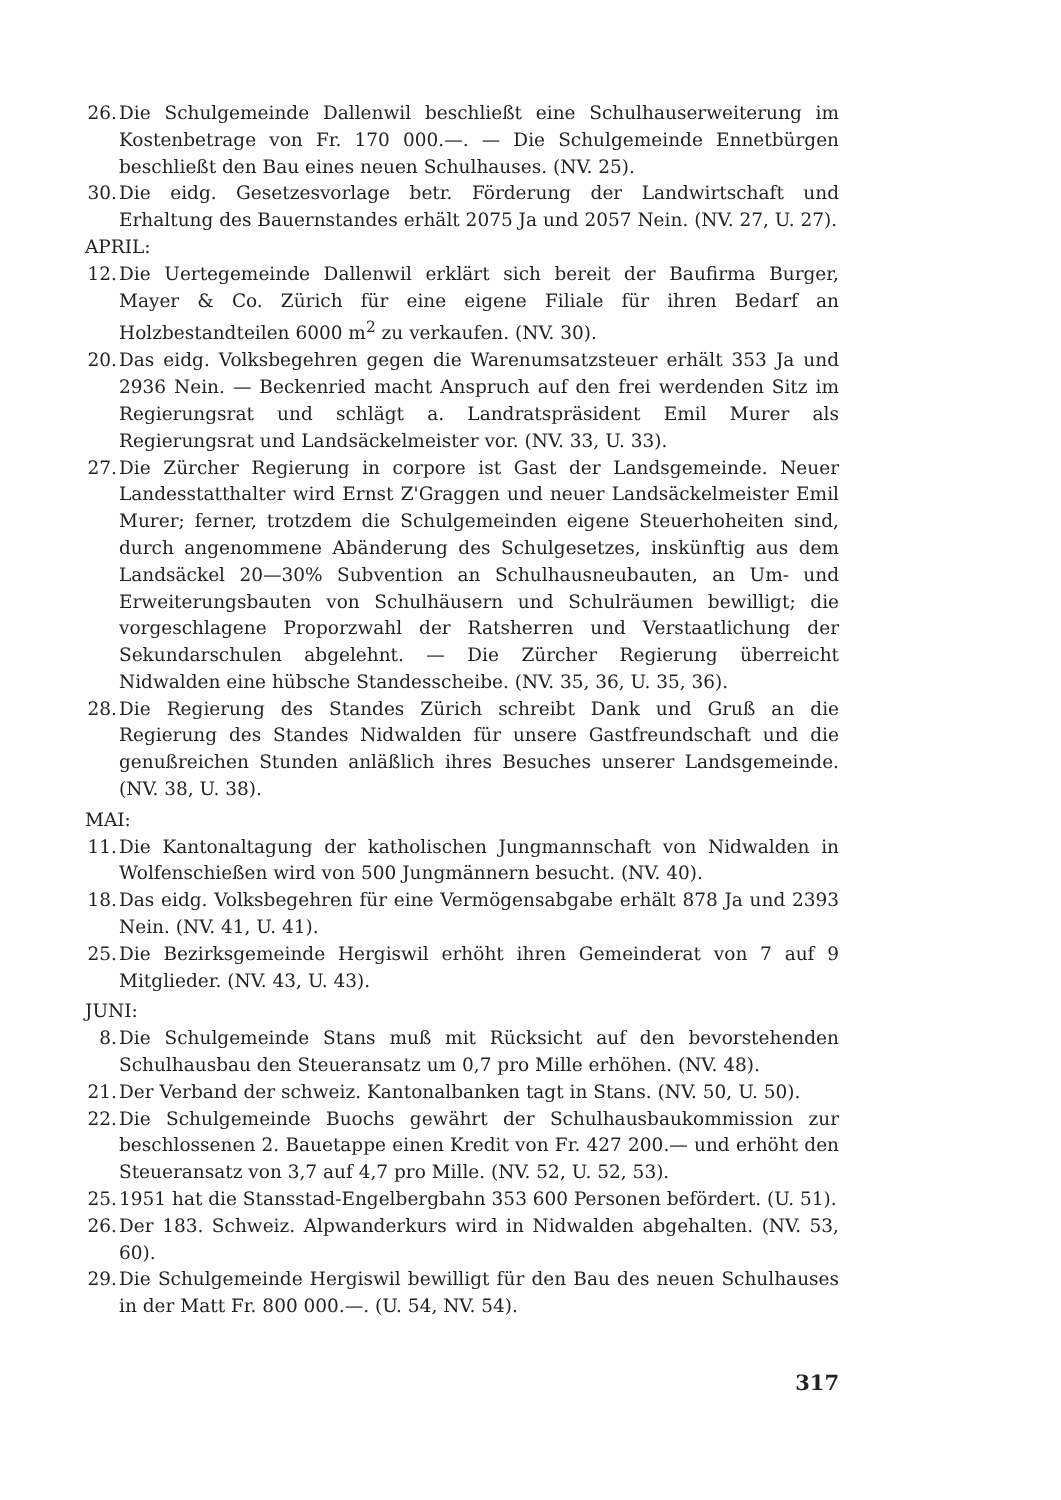26. Die Schulgemeinde Dallenwil beschließt eine Schulhauserweiterung im Kostenbetrage von Fr. 170 000.—. — Die Schulgemeinde Ennetbürgen beschließt den Bau eines neuen Schulhauses. (NV. 25).
30. Die eidg. Gesetzesvorlage betr. Förderung der Landwirtschaft und Erhaltung des Bauernstandes erhält 2075 Ja und 2057 Nein. (NV. 27, U. 27).
APRIL:
12. Die Uertegemeinde Dallenwil erklärt sich bereit der Baufirma Burger, Mayer & Co. Zürich für eine eigene Filiale für ihren Bedarf an Holzbestandteilen 6000 m<sup>2</sup> zu verkaufen. (NV. 30).
20. Das eidg. Volksbegehren gegen die Warenumsatzsteuer erhält 353 Ja und 2936 Nein. — Beckenried macht Anspruch auf den frei werdenden Sitz im Regierungsrat und schlägt a. Landratspräsident Emil Murer als Regierungsrat und Landsäckelmeister vor. (NV. 33, U. 33).
27. Die Zürcher Regierung in corpore ist Gast der Landsgemeinde. Neuer Landesstatthalter wird Ernst Z'Graggen und neuer Landsäckelmeister Emil Murer; ferner, trotzdem die Schulgemeinden eigene Steuerhoheiten sind, durch angenommene Abänderung des Schulgesetzes, inskünftig aus dem Landsäckel 20—30% Subvention an Schulhausneubauten, an Um- und Erweiterungsbauten von Schulhäusern und Schulräumen bewilligt; die vorgeschlagene Proporzwahl der Ratsherren und Verstaatlichung der Sekundarschulen abgelehnt. — Die Zürcher Regierung überreicht Nidwalden eine hübsche Standesscheibe. (NV. 35, 36, U. 35, 36).
28. Die Regierung des Standes Zürich schreibt Dank und Gruß an die Regierung des Standes Nidwalden für unsere Gastfreundschaft und die genußreichen Stunden anläßlich ihres Besuches unserer Landsgemeinde. (NV. 38, U. 38).
MAI:
11. Die Kantonaltagung der katholischen Jungmannschaft von Nidwalden in Wolfenschießen wird von 500 Jungmännern besucht. (NV. 40).
18. Das eidg. Volksbegehren für eine Vermögensabgabe erhält 878 Ja und 2393 Nein. (NV. 41, U. 41).
25. Die Bezirksgemeinde Hergiswil erhöht ihren Gemeinderat von 7 auf 9 Mitglieder. (NV. 43, U. 43).
JUNI:
8. Die Schulgemeinde Stans muß mit Rücksicht auf den bevorstehenden Schulhausbau den Steueransatz um 0,7 pro Mille erhöhen. (NV. 48).
21. Der Verband der schweiz. Kantonalbanken tagt in Stans. (NV. 50, U. 50).
22. Die Schulgemeinde Buochs gewährt der Schulhausbaukommission zur beschlossenen 2. Bauetappe einen Kredit von Fr. 427 200.— und erhöht den Steueransatz von 3,7 auf 4,7 pro Mille. (NV. 52, U. 52, 53).
25. 1951 hat die Stansstad-Engelbergbahn 353 600 Personen befördert. (U. 51).
26. Der 183. Schweiz. Alpwanderkurs wird in Nidwalden abgehalten. (NV. 53, 60).
29. Die Schulgemeinde Hergiswil bewilligt für den Bau des neuen Schulhauses in der Matt Fr. 800 000.—. (U. 54, NV. 54).
317